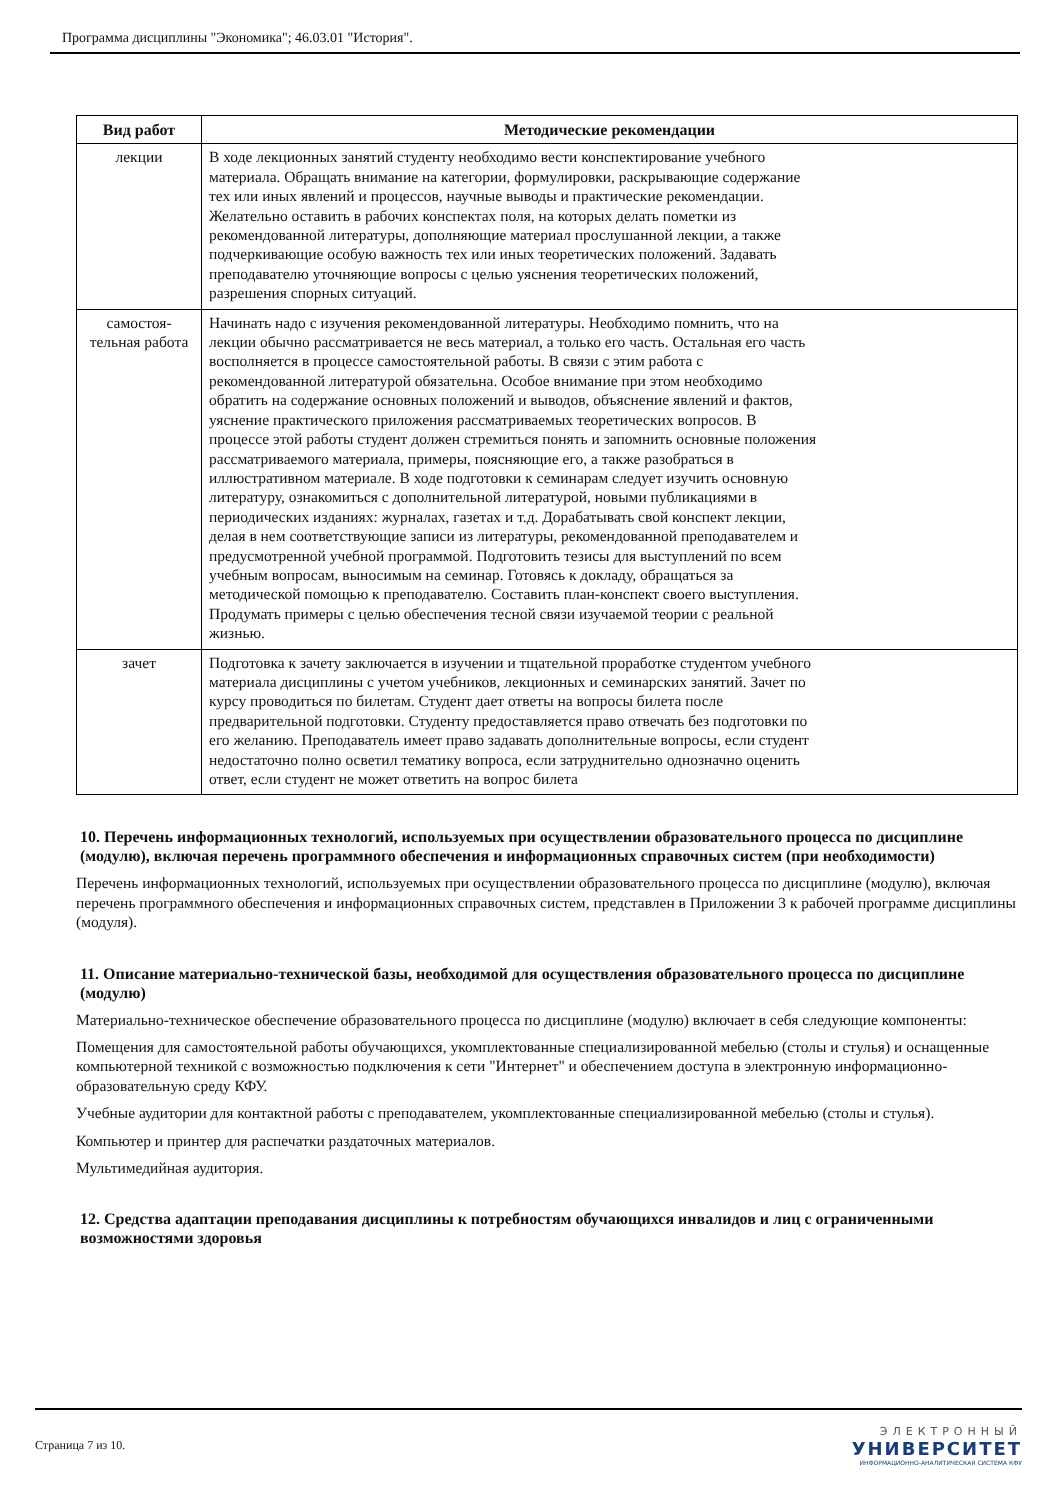Программа дисциплины "Экономика"; 46.03.01 "История".
| Вид работ | Методические рекомендации |
| --- | --- |
| лекции | В ходе лекционных занятий студенту необходимо вести конспектирование учебного материала. Обращать внимание на категории, формулировки, раскрывающие содержание тех или иных явлений и процессов, научные выводы и практические рекомендации. Желательно оставить в рабочих конспектах поля, на которых делать пометки из рекомендованной литературы, дополняющие материал прослушанной лекции, а также подчеркивающие особую важность тех или иных теоретических положений. Задавать преподавателю уточняющие вопросы с целью уяснения теоретических положений, разрешения спорных ситуаций. |
| самостоя- тельная работа | Начинать надо с изучения рекомендованной литературы. Необходимо помнить, что на лекции обычно рассматривается не весь материал, а только его часть. Остальная его часть восполняется в процессе самостоятельной работы. В связи с этим работа с рекомендованной литературой обязательна. Особое внимание при этом необходимо обратить на содержание основных положений и выводов, объяснение явлений и фактов, уяснение практического приложения рассматриваемых теоретических вопросов. В процессе этой работы студент должен стремиться понять и запомнить основные положения рассматриваемого материала, примеры, поясняющие его, а также разобраться в иллюстративном материале. В ходе подготовки к семинарам следует изучить основную литературу, ознакомиться с дополнительной литературой, новыми публикациями в периодических изданиях: журналах, газетах и т.д. Дорабатывать свой конспект лекции, делая в нем соответствующие записи из литературы, рекомендованной преподавателем и предусмотренной учебной программой. Подготовить тезисы для выступлений по всем учебным вопросам, выносимым на семинар. Готовясь к докладу, обращаться за методической помощью к преподавателю. Составить план-конспект своего выступления. Продумать примеры с целью обеспечения тесной связи изучаемой теории с реальной жизнью. |
| зачет | Подготовка к зачету заключается в изучении и тщательной проработке студентом учебного материала дисциплины с учетом учебников, лекционных и семинарских занятий. Зачет по курсу проводиться по билетам. Студент дает ответы на вопросы билета после предварительной подготовки. Студенту предоставляется право отвечать без подготовки по его желанию. Преподаватель имеет право задавать дополнительные вопросы, если студент недостаточно полно осветил тематику вопроса, если затруднительно однозначно оценить ответ, если студент не может ответить на вопрос билета |
10. Перечень информационных технологий, используемых при осуществлении образовательного процесса по дисциплине (модулю), включая перечень программного обеспечения и информационных справочных систем (при необходимости)
Перечень информационных технологий, используемых при осуществлении образовательного процесса по дисциплине (модулю), включая перечень программного обеспечения и информационных справочных систем, представлен в Приложении 3 к рабочей программе дисциплины (модуля).
11. Описание материально-технической базы, необходимой для осуществления образовательного процесса по дисциплине (модулю)
Материально-техническое обеспечение образовательного процесса по дисциплине (модулю) включает в себя следующие компоненты:
Помещения для самостоятельной работы обучающихся, укомплектованные специализированной мебелью (столы и стулья) и оснащенные компьютерной техникой с возможностью подключения к сети "Интернет" и обеспечением доступа в электронную информационно-образовательную среду КФУ.
Учебные аудитории для контактной работы с преподавателем, укомплектованные специализированной мебелью (столы и стулья).
Компьютер и принтер для распечатки раздаточных материалов.
Мультимедийная аудитория.
12. Средства адаптации преподавания дисциплины к потребностям обучающихся инвалидов и лиц с ограниченными возможностями здоровья
Страница 7 из 10.
ЭЛЕКТРОННЫЙ
УНИВЕРСИТЕТ
ИНФОРМАЦИОННО-АНАЛИТИЧЕСКАЯ СИСТЕМА КФУ